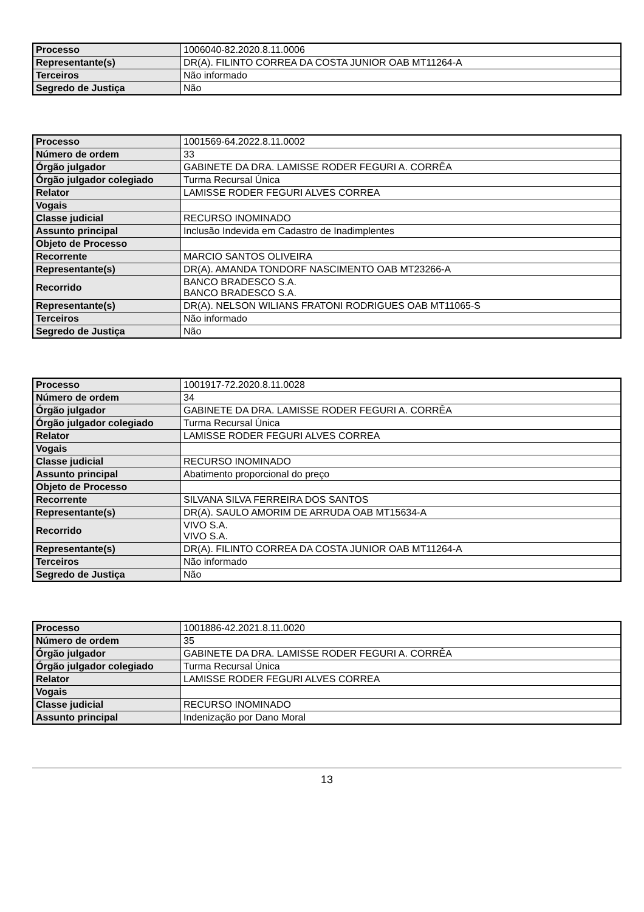| Processo | 1006040-82.2020.8.11.0006 |
| Representante(s) | DR(A). FILINTO CORREA DA COSTA JUNIOR OAB MT11264-A |
| Terceiros | Não informado |
| Segredo de Justiça | Não |
| Processo | 1001569-64.2022.8.11.0002 |
| Número de ordem | 33 |
| Órgão julgador | GABINETE DA DRA. LAMISSE RODER FEGURI A. CORRÊA |
| Órgão julgador colegiado | Turma Recursal Única |
| Relator | LAMISSE RODER FEGURI ALVES CORREA |
| Vogais | |
| Classe judicial | RECURSO INOMINADO |
| Assunto principal | Inclusão Indevida em Cadastro de Inadimplentes |
| Objeto de Processo | |
| Recorrente | MARCIO SANTOS OLIVEIRA |
| Representante(s) | DR(A). AMANDA TONDORF NASCIMENTO OAB MT23266-A |
| Recorrido | BANCO BRADESCO S.A. BANCO BRADESCO S.A. |
| Representante(s) | DR(A). NELSON WILIANS FRATONI RODRIGUES OAB MT11065-S |
| Terceiros | Não informado |
| Segredo de Justiça | Não |
| Processo | 1001917-72.2020.8.11.0028 |
| Número de ordem | 34 |
| Órgão julgador | GABINETE DA DRA. LAMISSE RODER FEGURI A. CORRÊA |
| Órgão julgador colegiado | Turma Recursal Única |
| Relator | LAMISSE RODER FEGURI ALVES CORREA |
| Vogais | |
| Classe judicial | RECURSO INOMINADO |
| Assunto principal | Abatimento proporcional do preço |
| Objeto de Processo | |
| Recorrente | SILVANA SILVA FERREIRA DOS SANTOS |
| Representante(s) | DR(A). SAULO AMORIM DE ARRUDA OAB MT15634-A |
| Recorrido | VIVO S.A. VIVO S.A. |
| Representante(s) | DR(A). FILINTO CORREA DA COSTA JUNIOR OAB MT11264-A |
| Terceiros | Não informado |
| Segredo de Justiça | Não |
| Processo | 1001886-42.2021.8.11.0020 |
| Número de ordem | 35 |
| Órgão julgador | GABINETE DA DRA. LAMISSE RODER FEGURI A. CORRÊA |
| Órgão julgador colegiado | Turma Recursal Única |
| Relator | LAMISSE RODER FEGURI ALVES CORREA |
| Vogais | |
| Classe judicial | RECURSO INOMINADO |
| Assunto principal | Indenização por Dano Moral |
13